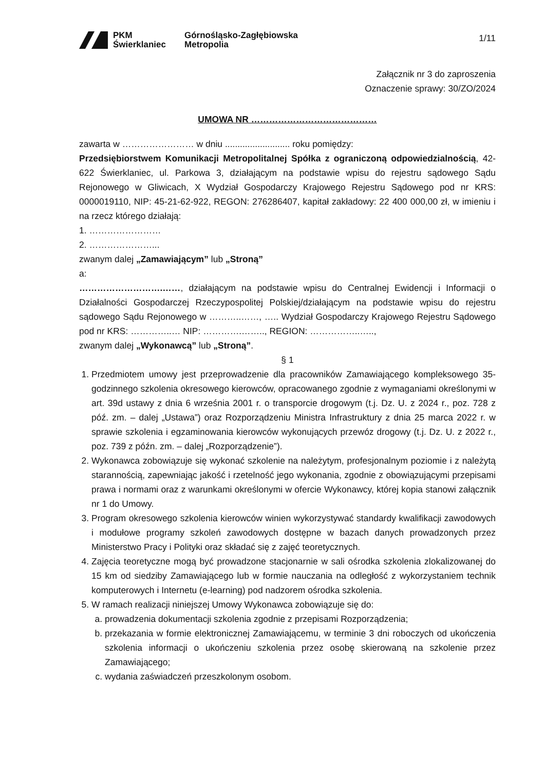PKM
Świerklaniec
Górnośląsko-Zagłębiowska
Metropolia
1/11
Załącznik nr 3 do zaproszenia
Oznaczenie sprawy: 30/ZO/2024
UMOWA NR ……………………………………
zawarta w …………………… w dniu .......................... roku pomiędzy:
Przedsiębiorstwem Komunikacji Metropolitalnej Spółka z ograniczoną odpowiedzialnością, 42-622 Świerklaniec, ul. Parkowa 3, działającym na podstawie wpisu do rejestru sądowego Sądu Rejonowego w Gliwicach, X Wydział Gospodarczy Krajowego Rejestru Sądowego pod nr KRS: 0000019110, NIP: 45-21-62-922, REGON: 276286407, kapitał zakładowy: 22 400 000,00 zł, w imieniu i na rzecz którego działają:
1. ……………………
2. …………………...
zwanym dalej „Zamawiającym” lub „Stroną”
a:
……………………….……, działającym na podstawie wpisu do Centralnej Ewidencji i Informacji o Działalności Gospodarczej Rzeczypospolitej Polskiej/działającym na podstawie wpisu do rejestru sądowego Sądu Rejonowego w ………..……, ….. Wydział Gospodarczy Krajowego Rejestru Sądowego pod nr KRS: …………..… NIP: ………….…….., REGION: ……………..…..,
zwanym dalej „Wykonawcą” lub „Stroną”.
§ 1
1. Przedmiotem umowy jest przeprowadzenie dla pracowników Zamawiającego kompleksowego 35-godzinnego szkolenia okresowego kierowców, opracowanego zgodnie z wymaganiami określonymi w art. 39d ustawy z dnia 6 września 2001 r. o transporcie drogowym (t.j. Dz. U. z 2024 r., poz. 728 z póź. zm. – dalej „Ustawa”) oraz Rozporządzeniu Ministra Infrastruktury z dnia 25 marca 2022 r. w sprawie szkolenia i egzaminowania kierowców wykonujących przewóz drogowy (t.j. Dz. U. z 2022 r., poz. 739 z późn. zm. – dalej „Rozporządzenie”).
2. Wykonawca zobowiązuje się wykonać szkolenie na należytym, profesjonalnym poziomie i z należytą starannością, zapewniając jakość i rzetelność jego wykonania, zgodnie z obowiązującymi przepisami prawa i normami oraz z warunkami określonymi w ofercie Wykonawcy, której kopia stanowi załącznik nr 1 do Umowy.
3. Program okresowego szkolenia kierowców winien wykorzystywać standardy kwalifikacji zawodowych i modułowe programy szkoleń zawodowych dostępne w bazach danych prowadzonych przez Ministerstwo Pracy i Polityki oraz składać się z zajęć teoretycznych.
4. Zajęcia teoretyczne mogą być prowadzone stacjonarnie w sali ośrodka szkolenia zlokalizowanej do 15 km od siedziby Zamawiającego lub w formie nauczania na odległość z wykorzystaniem technik komputerowych i Internetu (e-learning) pod nadzorem ośrodka szkolenia.
5. W ramach realizacji niniejszej Umowy Wykonawca zobowiązuje się do:
a. prowadzenia dokumentacji szkolenia zgodnie z przepisami Rozporządzenia;
b. przekazania w formie elektronicznej Zamawiającemu, w terminie 3 dni roboczych od ukończenia szkolenia informacji o ukończeniu szkolenia przez osobę skierowaną na szkolenie przez Zamawiającego;
c. wydania zaświadczeń przeszkolonym osobom.